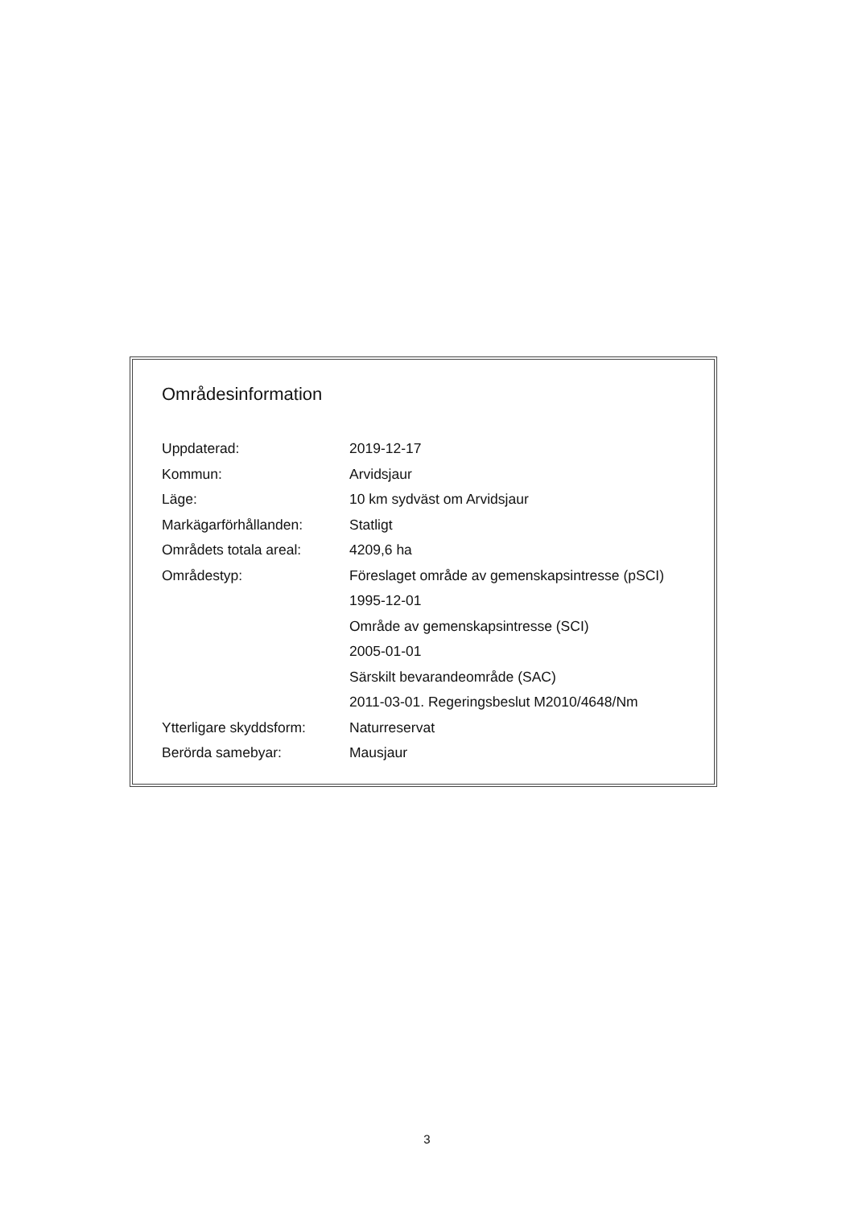Områdesinformation
| Uppdaterad: | 2019-12-17 |
| Kommun: | Arvidsjaur |
| Läge: | 10 km sydväst om Arvidsjaur |
| Markägarförhållanden: | Statligt |
| Områdets totala areal: | 4209,6 ha |
| Områdestyp: | Föreslaget område av gemenskapsintresse (pSCI) |
| | 1995-12-01 |
| | Område av gemenskapsintresse (SCI) |
| | 2005-01-01 |
| | Särskilt bevarandeområde (SAC) |
| | 2011-03-01. Regeringsbeslut M2010/4648/Nm |
| Ytterligare skyddsform: | Naturreservat |
| Berörda samebyar: | Mausjaur |
3